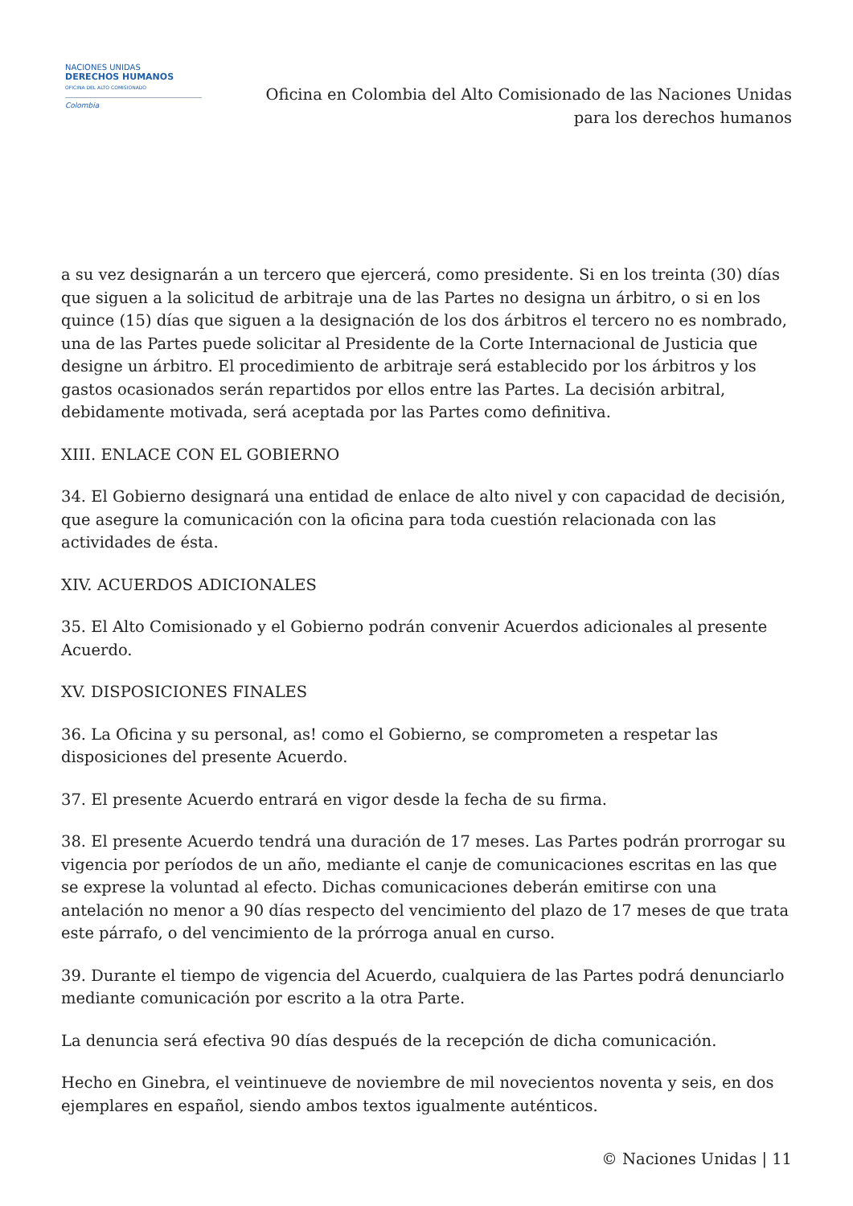NACIONES UNIDAS
DERECHOS HUMANOS
OFICINA DEL ALTO COMISIONADO
Colombia
Oficina en Colombia del Alto Comisionado de las Naciones Unidas
para los derechos humanos
a su vez designarán a un tercero que ejercerá, como presidente. Si en los treinta (30) días que siguen a la solicitud de arbitraje una de las Partes no designa un árbitro, o si en los quince (15) días que siguen a la designación de los dos árbitros el tercero no es nombrado, una de las Partes puede solicitar al Presidente de la Corte Internacional de Justicia que designe un árbitro. El procedimiento de arbitraje será establecido por los árbitros y los gastos ocasionados serán repartidos por ellos entre las Partes. La decisión arbitral, debidamente motivada, será aceptada por las Partes como definitiva.
XIII. ENLACE CON EL GOBIERNO
34. El Gobierno designará una entidad de enlace de alto nivel y con capacidad de decisión, que asegure la comunicación con la oficina para toda cuestión relacionada con las actividades de ésta.
XIV. ACUERDOS ADICIONALES
35. El Alto Comisionado y el Gobierno podrán convenir Acuerdos adicionales al presente Acuerdo.
XV. DISPOSICIONES FINALES
36. La Oficina y su personal, as! como el Gobierno, se comprometen a respetar las disposiciones del presente Acuerdo.
37. El presente Acuerdo entrará en vigor desde la fecha de su firma.
38. El presente Acuerdo tendrá una duración de 17 meses. Las Partes podrán prorrogar su vigencia por períodos de un año, mediante el canje de comunicaciones escritas en las que se exprese la voluntad al efecto. Dichas comunicaciones deberán emitirse con una antelación no menor a 90 días respecto del vencimiento del plazo de 17 meses de que trata este párrafo, o del vencimiento de la prórroga anual en curso.
39. Durante el tiempo de vigencia del Acuerdo, cualquiera de las Partes podrá denunciarlo mediante comunicación por escrito a la otra Parte.
La denuncia será efectiva 90 días después de la recepción de dicha comunicación.
Hecho en Ginebra, el veintinueve de noviembre de mil novecientos noventa y seis, en dos ejemplares en español, siendo ambos textos igualmente auténticos.
© Naciones Unidas | 11